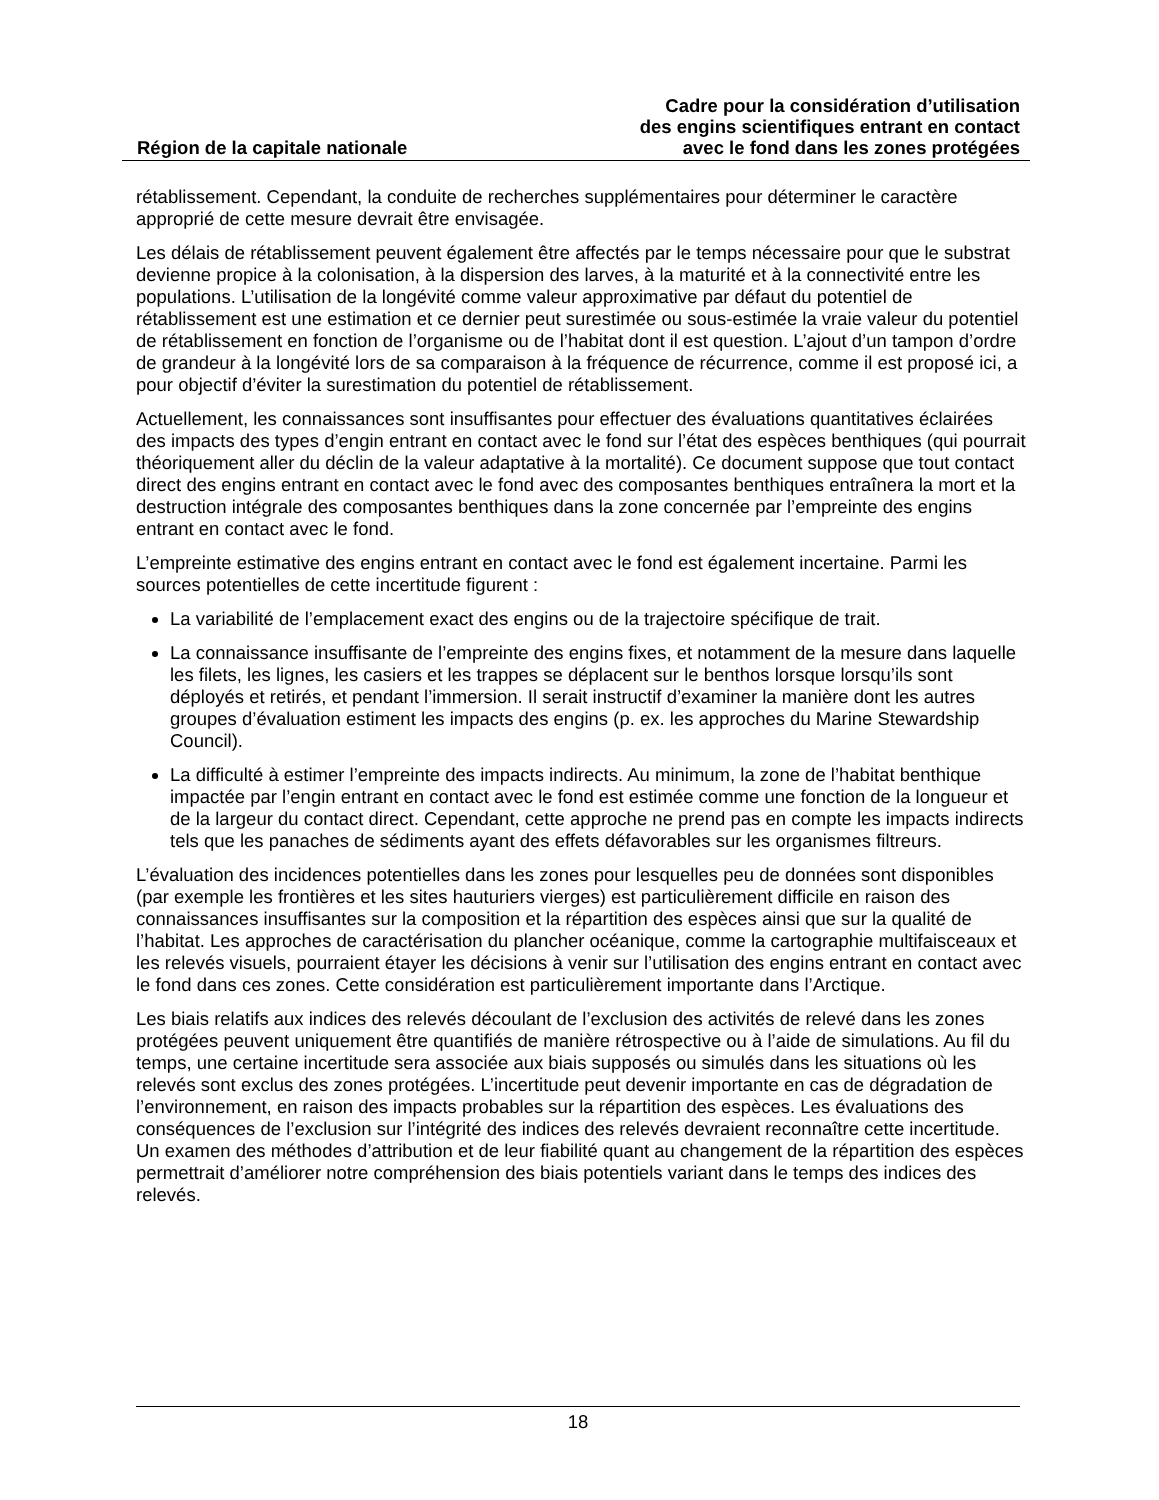Région de la capitale nationale
Cadre pour la considération d’utilisation
des engins scientifiques entrant en contact
avec le fond dans les zones protégées
rétablissement. Cependant, la conduite de recherches supplémentaires pour déterminer le caractère approprié de cette mesure devrait être envisagée.
Les délais de rétablissement peuvent également être affectés par le temps nécessaire pour que le substrat devienne propice à la colonisation, à la dispersion des larves, à la maturité et à la connectivité entre les populations. L’utilisation de la longévité comme valeur approximative par défaut du potentiel de rétablissement est une estimation et ce dernier peut surestimée ou sous-estimée la vraie valeur du potentiel de rétablissement en fonction de l’organisme ou de l’habitat dont il est question. L’ajout d’un tampon d’ordre de grandeur à la longévité lors de sa comparaison à la fréquence de récurrence, comme il est proposé ici, a pour objectif d’éviter la surestimation du potentiel de rétablissement.
Actuellement, les connaissances sont insuffisantes pour effectuer des évaluations quantitatives éclairées des impacts des types d’engin entrant en contact avec le fond sur l’état des espèces benthiques (qui pourrait théoriquement aller du déclin de la valeur adaptative à la mortalité). Ce document suppose que tout contact direct des engins entrant en contact avec le fond avec des composantes benthiques entraînera la mort et la destruction intégrale des composantes benthiques dans la zone concernée par l’empreinte des engins entrant en contact avec le fond.
L’empreinte estimative des engins entrant en contact avec le fond est également incertaine. Parmi les sources potentielles de cette incertitude figurent :
La variabilité de l’emplacement exact des engins ou de la trajectoire spécifique de trait.
La connaissance insuffisante de l’empreinte des engins fixes, et notamment de la mesure dans laquelle les filets, les lignes, les casiers et les trappes se déplacent sur le benthos lorsque lorsqu’ils sont déployés et retirés, et pendant l’immersion. Il serait instructif d’examiner la manière dont les autres groupes d’évaluation estiment les impacts des engins (p. ex. les approches du Marine Stewardship Council).
La difficulté à estimer l’empreinte des impacts indirects. Au minimum, la zone de l’habitat benthique impactée par l’engin entrant en contact avec le fond est estimée comme une fonction de la longueur et de la largeur du contact direct. Cependant, cette approche ne prend pas en compte les impacts indirects tels que les panaches de sédiments ayant des effets défavorables sur les organismes filtreurs.
L’évaluation des incidences potentielles dans les zones pour lesquelles peu de données sont disponibles (par exemple les frontières et les sites hauturiers vierges) est particulièrement difficile en raison des connaissances insuffisantes sur la composition et la répartition des espèces ainsi que sur la qualité de l’habitat. Les approches de caractérisation du plancher océanique, comme la cartographie multifaisceaux et les relevés visuels, pourraient étayer les décisions à venir sur l’utilisation des engins entrant en contact avec le fond dans ces zones. Cette considération est particulièrement importante dans l’Arctique.
Les biais relatifs aux indices des relevés découlant de l’exclusion des activités de relevé dans les zones protégées peuvent uniquement être quantifiés de manière rétrospective ou à l’aide de simulations. Au fil du temps, une certaine incertitude sera associée aux biais supposés ou simulés dans les situations où les relevés sont exclus des zones protégées. L’incertitude peut devenir importante en cas de dégradation de l’environnement, en raison des impacts probables sur la répartition des espèces. Les évaluations des conséquences de l’exclusion sur l’intégrité des indices des relevés devraient reconnaître cette incertitude. Un examen des méthodes d’attribution et de leur fiabilité quant au changement de la répartition des espèces permettrait d’améliorer notre compréhension des biais potentiels variant dans le temps des indices des relevés.
18